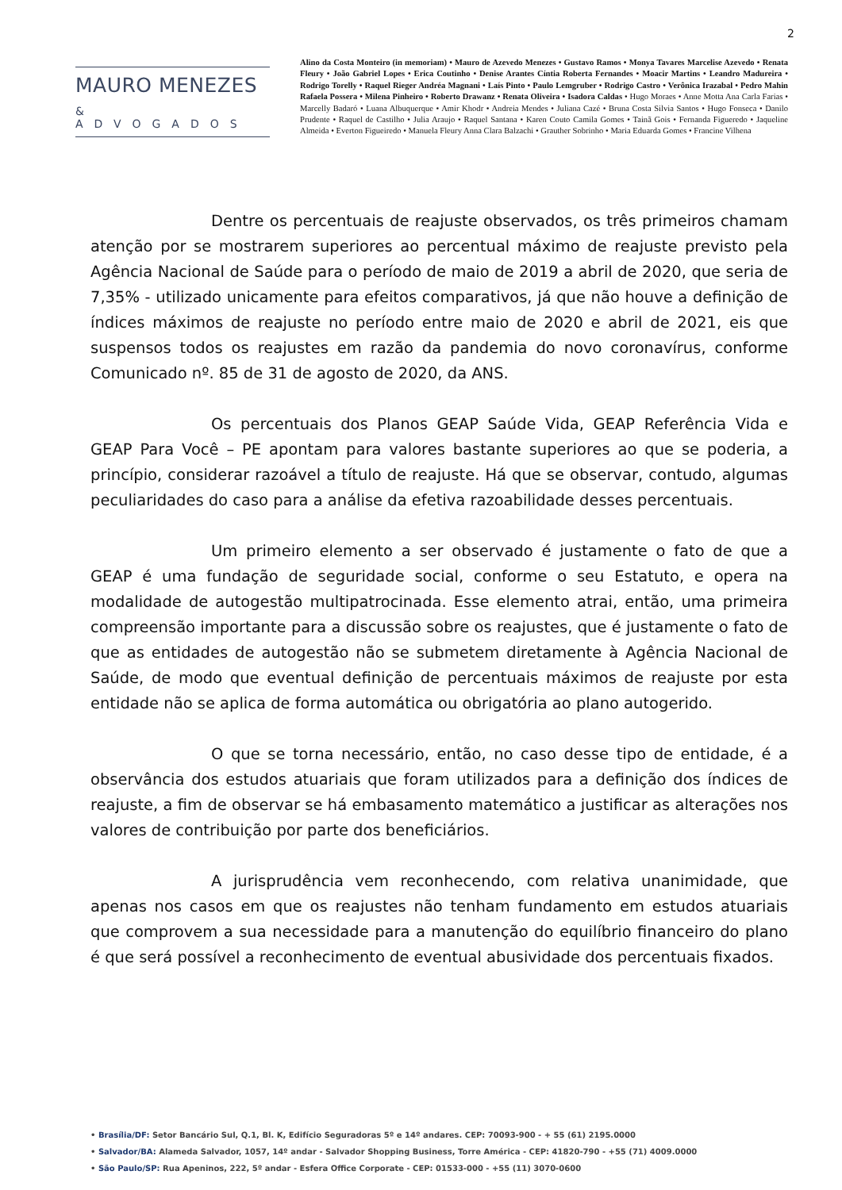2
MAURO MENEZES
& ADVOGADOS
Alino da Costa Monteiro (in memoriam) • Mauro de Azevedo Menezes • Gustavo Ramos • Monya Tavares Marcelise Azevedo • Renata Fleury • João Gabriel Lopes • Erica Coutinho • Denise Arantes Cíntia Roberta Fernandes • Moacir Martins • Leandro Madureira • Rodrigo Torelly • Raquel Rieger Andréa Magnani • Laís Pinto • Paulo Lemgruber • Rodrigo Castro • Verônica Irazabal • Pedro Mahin Rafaela Possera • Milena Pinheiro • Roberto Drawanz • Renata Oliveira • Isadora Caldas • Hugo Moraes • Anne Motta Ana Carla Farias • Marcelly Badaró • Luana Albuquerque • Amir Khodr • Andreia Mendes • Juliana Cazé • Bruna Costa Silvia Santos • Hugo Fonseca • Danilo Prudente • Raquel de Castilho • Julia Araujo • Raquel Santana • Karen Couto Camila Gomes • Tainã Gois • Fernanda Figueredo • Jaqueline Almeida • Everton Figueiredo • Manuela Fleury Anna Clara Balzachi • Grauther Sobrinho • Maria Eduarda Gomes • Francine Vilhena
Dentre os percentuais de reajuste observados, os três primeiros chamam atenção por se mostrarem superiores ao percentual máximo de reajuste previsto pela Agência Nacional de Saúde para o período de maio de 2019 a abril de 2020, que seria de 7,35% - utilizado unicamente para efeitos comparativos, já que não houve a definição de índices máximos de reajuste no período entre maio de 2020 e abril de 2021, eis que suspensos todos os reajustes em razão da pandemia do novo coronavírus, conforme Comunicado nº. 85 de 31 de agosto de 2020, da ANS.
Os percentuais dos Planos GEAP Saúde Vida, GEAP Referência Vida e GEAP Para Você – PE apontam para valores bastante superiores ao que se poderia, a princípio, considerar razoável a título de reajuste. Há que se observar, contudo, algumas peculiaridades do caso para a análise da efetiva razoabilidade desses percentuais.
Um primeiro elemento a ser observado é justamente o fato de que a GEAP é uma fundação de seguridade social, conforme o seu Estatuto, e opera na modalidade de autogestão multipatrocinada. Esse elemento atrai, então, uma primeira compreensão importante para a discussão sobre os reajustes, que é justamente o fato de que as entidades de autogestão não se submetem diretamente à Agência Nacional de Saúde, de modo que eventual definição de percentuais máximos de reajuste por esta entidade não se aplica de forma automática ou obrigatória ao plano autogerido.
O que se torna necessário, então, no caso desse tipo de entidade, é a observância dos estudos atuariais que foram utilizados para a definição dos índices de reajuste, a fim de observar se há embasamento matemático a justificar as alterações nos valores de contribuição por parte dos beneficiários.
A jurisprudência vem reconhecendo, com relativa unanimidade, que apenas nos casos em que os reajustes não tenham fundamento em estudos atuariais que comprovem a sua necessidade para a manutenção do equilíbrio financeiro do plano é que será possível a reconhecimento de eventual abusividade dos percentuais fixados.
• Brasília/DF: Setor Bancário Sul, Q.1, Bl. K, Edifício Seguradoras 5º e 14º andares. CEP: 70093-900 - + 55 (61) 2195.0000
• Salvador/BA: Alameda Salvador, 1057, 14º andar - Salvador Shopping Business, Torre América - CEP: 41820-790 - +55 (71) 4009.0000
• São Paulo/SP: Rua Apeninos, 222, 5º andar - Esfera Office Corporate - CEP: 01533-000 - +55 (11) 3070-0600